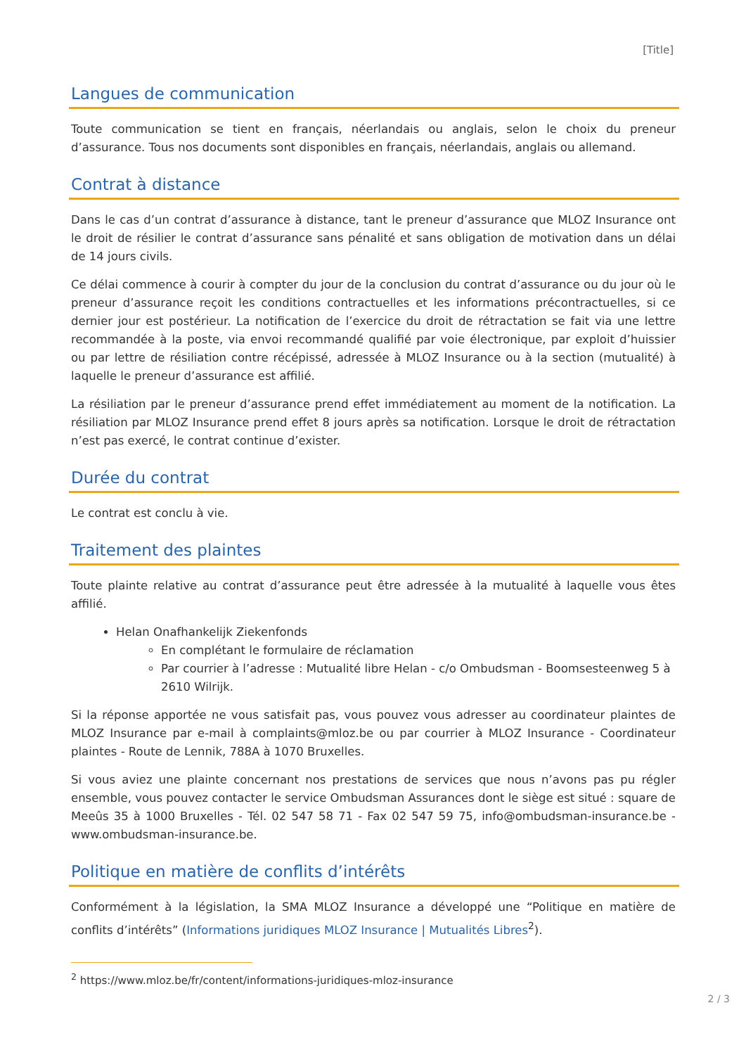[Title]
Langues de communication
Toute communication se tient en français, néerlandais ou anglais, selon le choix du preneur d’assurance. Tous nos documents sont disponibles en français, néerlandais, anglais ou allemand.
Contrat à distance
Dans le cas d’un contrat d’assurance à distance, tant le preneur d’assurance que MLOZ Insurance ont le droit de résilier le contrat d’assurance sans pénalité et sans obligation de motivation dans un délai de 14 jours civils.
Ce délai commence à courir à compter du jour de la conclusion du contrat d’assurance ou du jour où le preneur d’assurance reçoit les conditions contractuelles et les informations précontractuelles, si ce dernier jour est postérieur. La notification de l’exercice du droit de rétractation se fait via une lettre recommandée à la poste, via envoi recommandé qualifié par voie électronique, par exploit d’huissier ou par lettre de résiliation contre récépissé, adressée à MLOZ Insurance ou à la section (mutualité) à laquelle le preneur d’assurance est affilié.
La résiliation par le preneur d’assurance prend effet immédiatement au moment de la notification. La résiliation par MLOZ Insurance prend effet 8 jours après sa notification. Lorsque le droit de rétractation n’est pas exercé, le contrat continue d’exister.
Durée du contrat
Le contrat est conclu à vie.
Traitement des plaintes
Toute plainte relative au contrat d’assurance peut être adressée à la mutualité à laquelle vous êtes affilié.
Helan Onafhankelijk Ziekenfonds
En complétant le formulaire de réclamation
Par courrier à l’adresse : Mutualité libre Helan - c/o Ombudsman - Boomsesteenweg 5 à 2610 Wilrijk.
Si la réponse apportée ne vous satisfait pas, vous pouvez vous adresser au coordinateur plaintes de MLOZ Insurance par e-mail à complaints@mloz.be ou par courrier à MLOZ Insurance - Coordinateur plaintes - Route de Lennik, 788A à 1070 Bruxelles.
Si vous aviez une plainte concernant nos prestations de services que nous n’avons pas pu régler ensemble, vous pouvez contacter le service Ombudsman Assurances dont le siège est situé : square de Meeûs 35 à 1000 Bruxelles - Tél. 02 547 58 71 - Fax 02 547 59 75, info@ombudsman-insurance.be - www.ombudsman-insurance.be.
Politique en matière de conflits d’intérêts
Conformément à la législation, la SMA MLOZ Insurance a développé une “Politique en matière de conflits d’intérêts” (Informations juridiques MLOZ Insurance | Mutualités Libres<sup>2</sup>).
<sup>2</sup> https://www.mloz.be/fr/content/informations-juridiques-mloz-insurance
2 / 3